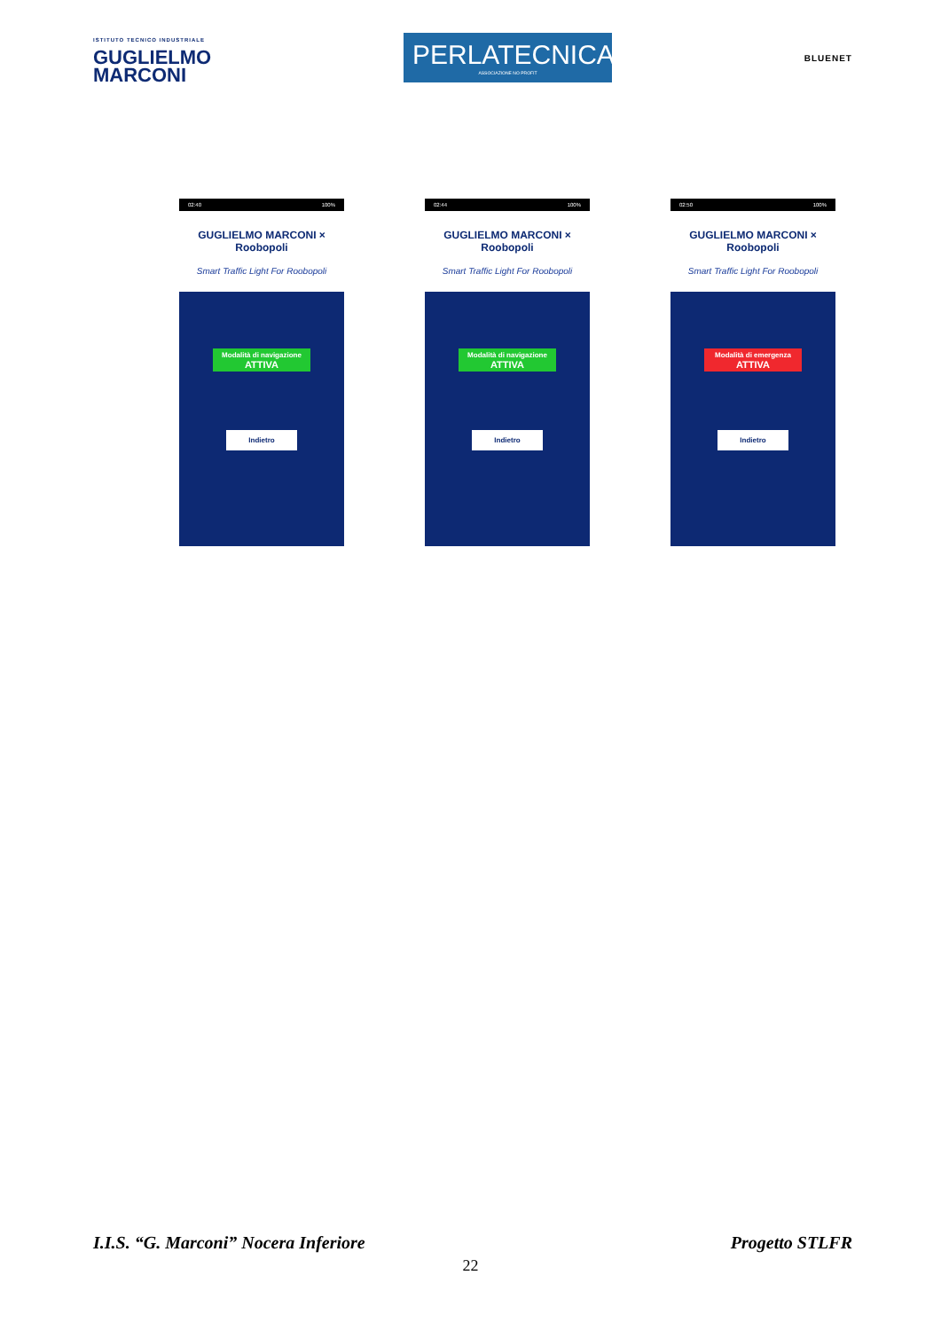ISTITUTO TECNICO INDUSTRIALE
GUGLIELMO
MARCONI
PERLATECNICA
ASSOCIAZIONE NO PROFIT
BLUENET
02:40 100%
GUGLIELMO MARCONI × Roobopoli
Smart Traffic Light For Roobopoli
Modalità di navigazione ATTIVA
Indietro
02:44 100%
GUGLIELMO MARCONI × Roobopoli
Smart Traffic Light For Roobopoli
Modalità di navigazione ATTIVA
Indietro
02:50 100%
GUGLIELMO MARCONI × Roobopoli
Smart Traffic Light For Roobopoli
Modalità di emergenza ATTIVA
Indietro
I.I.S. “G. Marconi” Nocera Inferiore Progetto STLFR
22